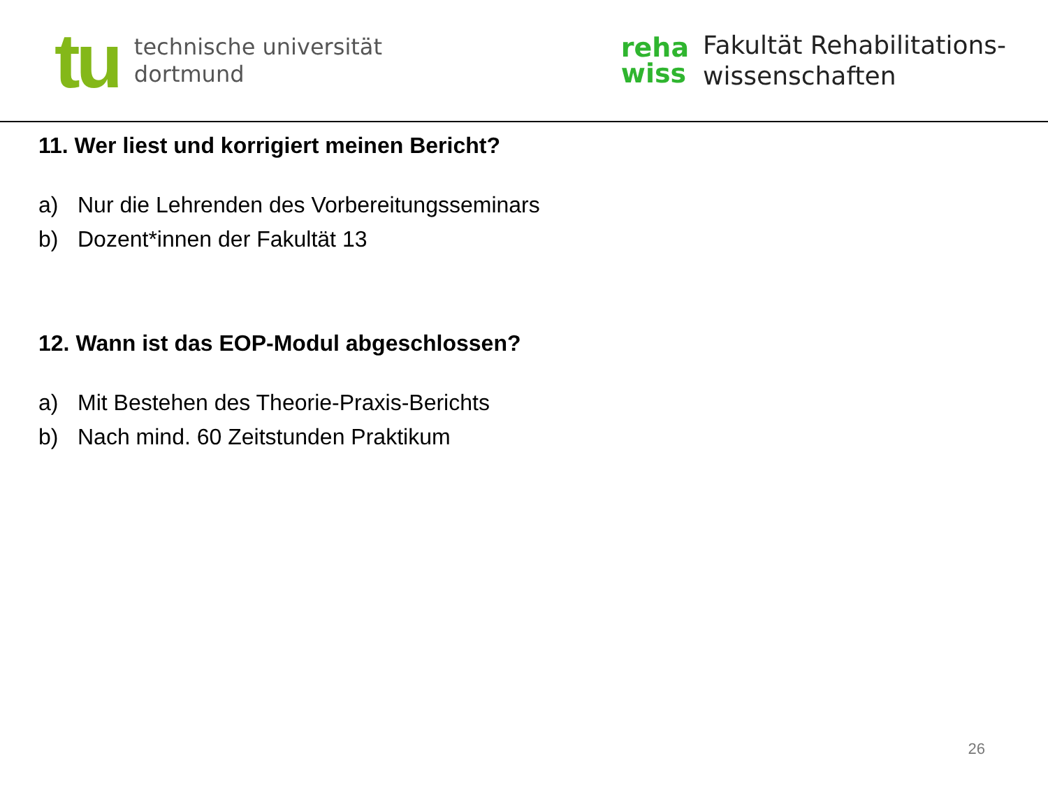tu
technische universität
dortmund
reha
wiss
Fakultät Rehabilitations-
wissenschaften
11. Wer liest und korrigiert meinen Bericht?
a) Nur die Lehrenden des Vorbereitungsseminars
b) Dozent*innen der Fakultät 13
12. Wann ist das EOP-Modul abgeschlossen?
a) Mit Bestehen des Theorie-Praxis-Berichts
b) Nach mind. 60 Zeitstunden Praktikum
26